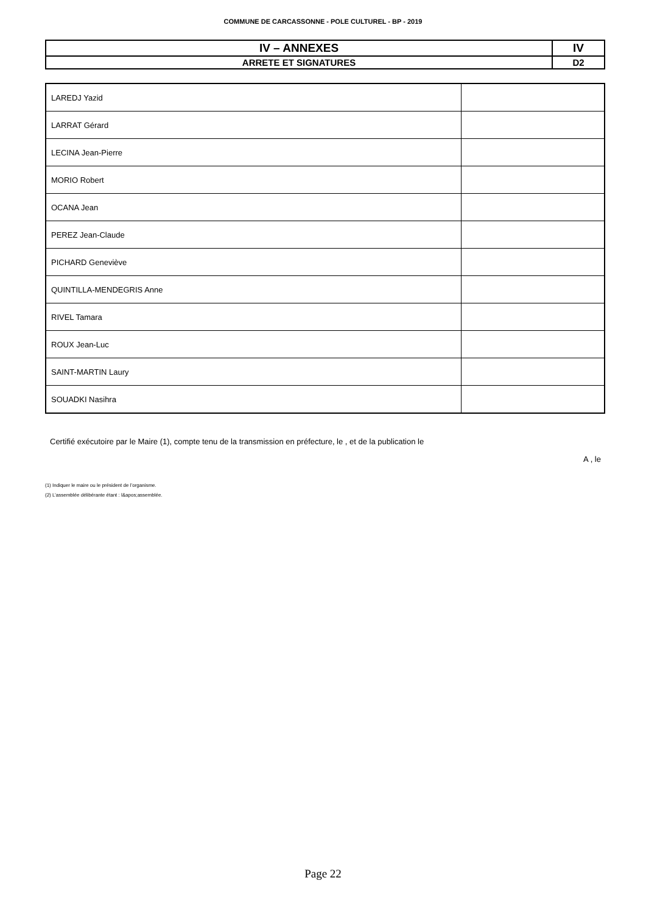COMMUNE DE CARCASSONNE - POLE CULTUREL - BP - 2019
| IV – ANNEXES | IV |
| ARRETE ET SIGNATURES | D2 |
| LAREDJ Yazid | |
| LARRAT Gérard | |
| LECINA Jean-Pierre | |
| MORIO Robert | |
| OCANA Jean | |
| PEREZ Jean-Claude | |
| PICHARD Geneviève | |
| QUINTILLA-MENDEGRIS Anne | |
| RIVEL Tamara | |
| ROUX Jean-Luc | |
| SAINT-MARTIN Laury | |
| SOUADKI Nasihra | |
Certifié exécutoire par le Maire (1), compte tenu de la transmission en préfecture, le , et de la publication le
A , le
(1) Indiquer le maire ou le président de l’organisme.
(2) L’assemblée délibérante étant : l&apos;assemblée.
Page 22